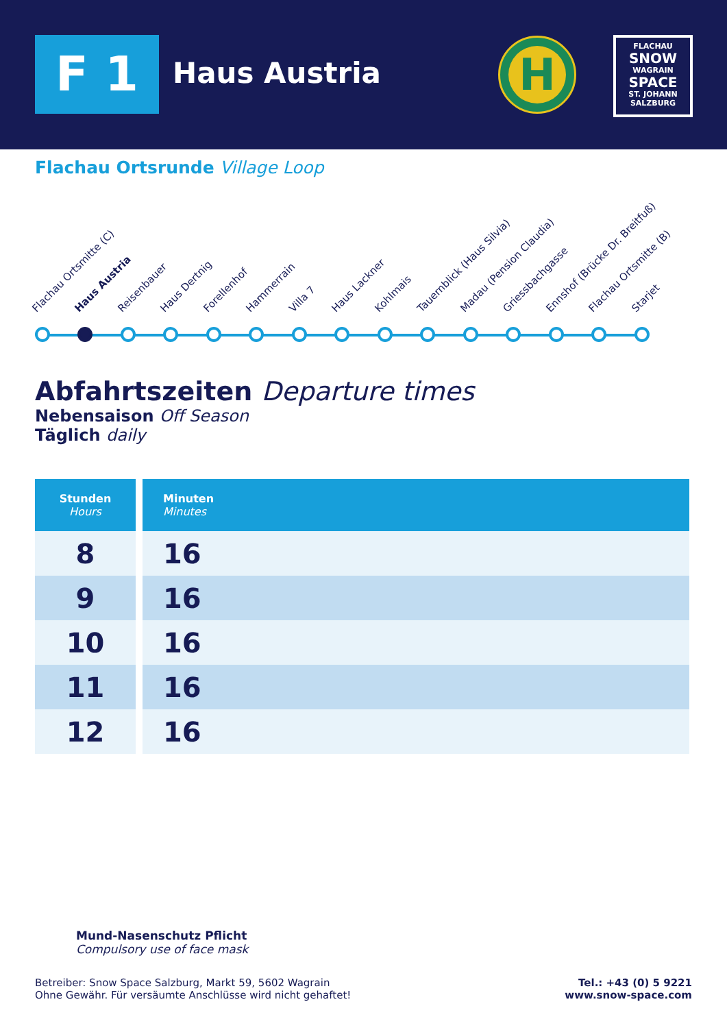F 1 Haus Austria
H
FLACHAU
SNOW
WAGRAIN
SPACE
ST. JOHANN
SALZBURG
Flachau Ortsrunde Village Loop
Flachau Ortsmitte (C) Haus Austria Reisenbauer Haus Dertnig Forellenhof Hammerrain Villa 7 Haus Lackner Kohlmais Tauernblick (Haus Silvia) Madau (Pension Claudia) Griessbachgasse Ennshof (Brücke Dr. Breitfuß) Flachau Ortsmitte (B) Starjet
Abfahrtszeiten Departure times
Nebensaison Off Season
Täglich daily
| Stunden Hours | Minuten Minutes |
| --- | --- |
| 8 | 16 |
| 9 | 16 |
| 10 | 16 |
| 11 | 16 |
| 12 | 16 |
Mund-Nasenschutz Pflicht
Compulsory use of face mask
Betreiber: Snow Space Salzburg, Markt 59, 5602 Wagrain
Ohne Gewähr. Für versäumte Anschlüsse wird nicht gehaftet!
Tel.: +43 (0) 5 9221
www.snow-space.com